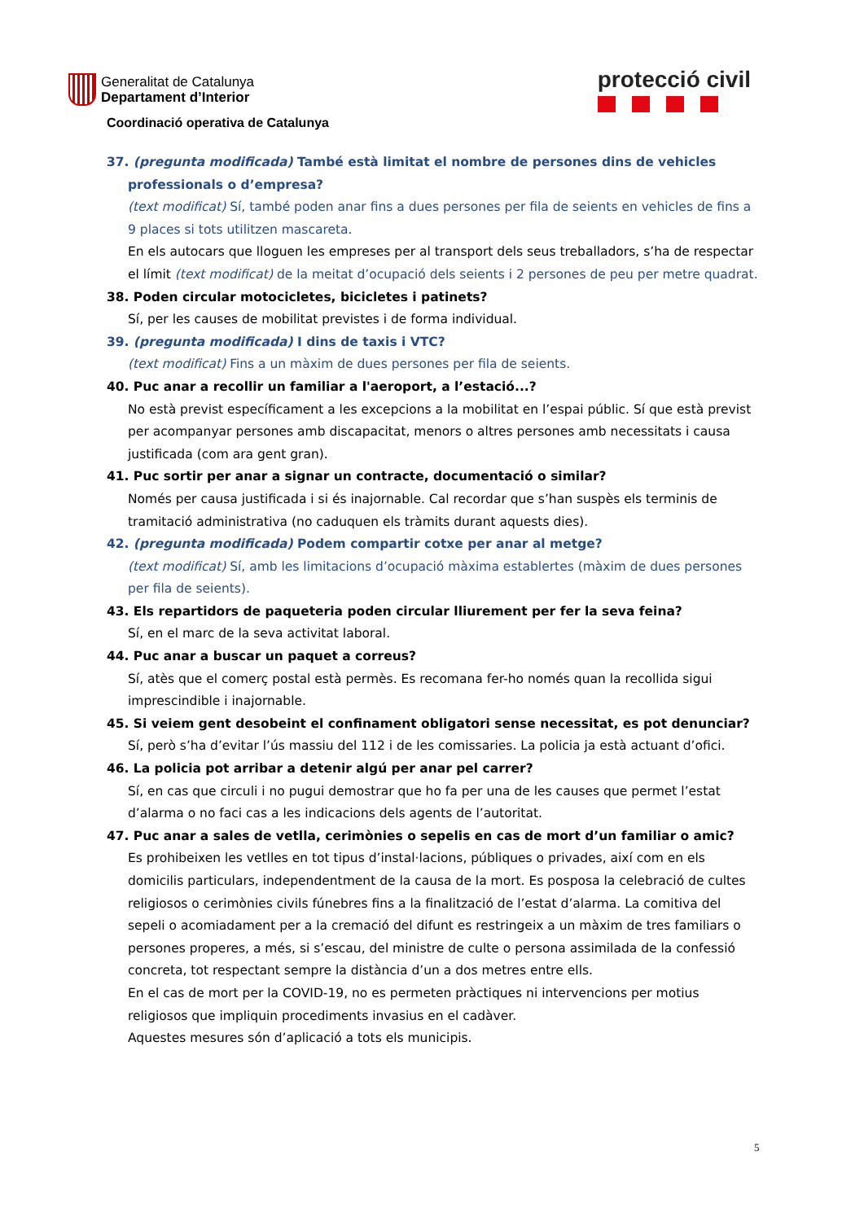Generalitat de Catalunya
Departament d’Interior
protecció civil
Coordinació operativa de Catalunya
37. (pregunta modificada) També està limitat el nombre de persones dins de vehicles professionals o d’empresa?
(text modificat) Sí, també poden anar fins a dues persones per fila de seients en vehicles de fins a 9 places si tots utilitzen mascareta.
En els autocars que lloguen les empreses per al transport dels seus treballadors, s’ha de respectar el límit (text modificat) de la meitat d’ocupació dels seients i 2 persones de peu per metre quadrat.
38. Poden circular motocicletes, bicicletes i patinets?
Sí, per les causes de mobilitat previstes i de forma individual.
39. (pregunta modificada) I dins de taxis i VTC?
(text modificat) Fins a un màxim de dues persones per fila de seients.
40. Puc anar a recollir un familiar a l'aeroport, a l’estació...?
No està previst específicament a les excepcions a la mobilitat en l’espai públic. Sí que està previst per acompanyar persones amb discapacitat, menors o altres persones amb necessitats i causa justificada (com ara gent gran).
41. Puc sortir per anar a signar un contracte, documentació o similar?
Només per causa justificada i si és inajornable. Cal recordar que s’han suspès els terminis de tramitació administrativa (no caduquen els tràmits durant aquests dies).
42. (pregunta modificada) Podem compartir cotxe per anar al metge?
(text modificat) Sí, amb les limitacions d’ocupació màxima establertes (màxim de dues persones per fila de seients).
43. Els repartidors de paqueteria poden circular lliurement per fer la seva feina?
Sí, en el marc de la seva activitat laboral.
44. Puc anar a buscar un paquet a correus?
Sí, atès que el comerç postal està permès. Es recomana fer-ho només quan la recollida sigui imprescindible i inajornable.
45. Si veiem gent desobeint el confinament obligatori sense necessitat, es pot denunciar?
Sí, però s’ha d’evitar l’ús massiu del 112 i de les comissaries. La policia ja està actuant d’ofici.
46. La policia pot arribar a detenir algú per anar pel carrer?
Sí, en cas que circuli i no pugui demostrar que ho fa per una de les causes que permet l’estat d’alarma o no faci cas a les indicacions dels agents de l’autoritat.
47. Puc anar a sales de vetlla, cerimònies o sepelis en cas de mort d’un familiar o amic?
Es prohibeixen les vetlles en tot tipus d’instal·lacions, públiques o privades, així com en els domicilis particulars, independentment de la causa de la mort. Es posposa la celebració de cultes religiosos o cerimònies civils fúnebres fins a la finalització de l’estat d’alarma. La comitiva del sepeli o acomiadament per a la cremació del difunt es restringeix a un màxim de tres familiars o persones properes, a més, si s’escau, del ministre de culte o persona assimilada de la confessió concreta, tot respectant sempre la distància d’un a dos metres entre ells.
En el cas de mort per la COVID-19, no es permeten pràctiques ni intervencions per motius religiosos que impliquin procediments invasius en el cadàver.
Aquestes mesures són d’aplicació a tots els municipis.
5